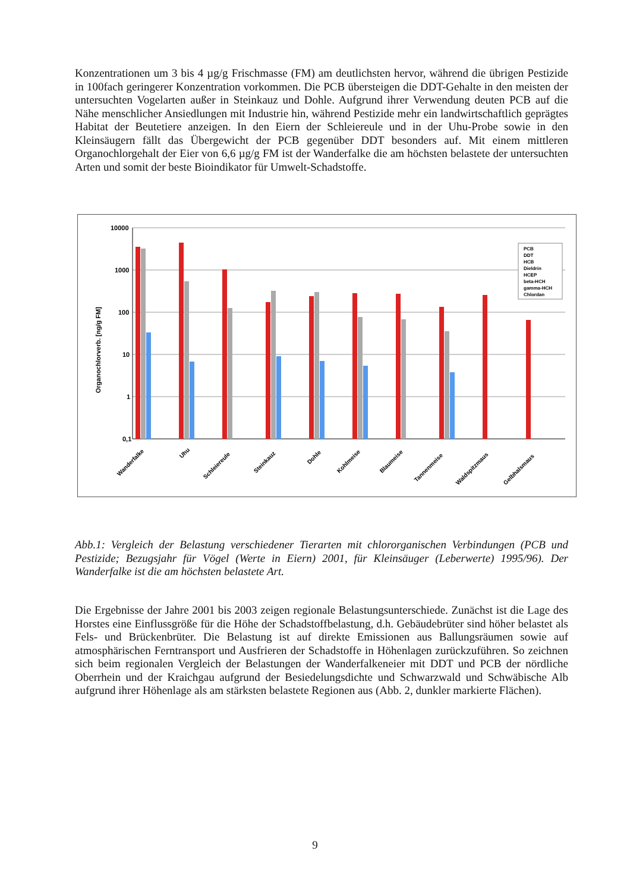Konzentrationen um 3 bis 4 µg/g Frischmasse (FM) am deutlichsten hervor, während die übrigen Pestizide in 100fach geringerer Konzentration vorkommen. Die PCB übersteigen die DDT-Gehalte in den meisten der untersuchten Vogelarten außer in Steinkauz und Dohle. Aufgrund ihrer Verwendung deuten PCB auf die Nähe menschlicher Ansiedlungen mit Industrie hin, während Pestizide mehr ein landwirtschaftlich geprägtes Habitat der Beutetiere anzeigen. In den Eiern der Schleiereule und in der Uhu-Probe sowie in den Kleinsäugern fällt das Übergewicht der PCB gegenüber DDT besonders auf. Mit einem mittleren Organochlorgehalt der Eier von 6,6 µg/g FM ist der Wanderfalke die am höchsten belastete der untersuchten Arten und somit der beste Bioindikator für Umwelt-Schadstoffe.
10000
1000
100
10
1
0,1
Organochlorverb. [ng/g FM]
PCB
DDT
HCB
Dieldrin
HCEP
beta-HCH
gamma-HCH
Chlordan
Wanderfalke
Uhu
Schleiereule
Steinkauz
Dohle
Kohlmeise
Blaumeise
Tannenmeise
Waldspitzmaus
Gelbhalsmaus
Abb.1: Vergleich der Belastung verschiedener Tierarten mit chlororganischen Verbindungen (PCB und Pestizide; Bezugsjahr für Vögel (Werte in Eiern) 2001, für Kleinsäuger (Leberwerte) 1995/96). Der Wanderfalke ist die am höchsten belastete Art.
Die Ergebnisse der Jahre 2001 bis 2003 zeigen regionale Belastungsunterschiede. Zunächst ist die Lage des Horstes eine Einflussgröße für die Höhe der Schadstoffbelastung, d.h. Gebäudebrüter sind höher belastet als Fels- und Brückenbrüter. Die Belastung ist auf direkte Emissionen aus Ballungsräumen sowie auf atmosphärischen Ferntransport und Ausfrieren der Schadstoffe in Höhenlagen zurückzuführen. So zeichnen sich beim regionalen Vergleich der Belastungen der Wanderfalkeneier mit DDT und PCB der nördliche Oberrhein und der Kraichgau aufgrund der Besiedelungsdichte und Schwarzwald und Schwäbische Alb aufgrund ihrer Höhenlage als am stärksten belastete Regionen aus (Abb. 2, dunkler markierte Flächen).
9